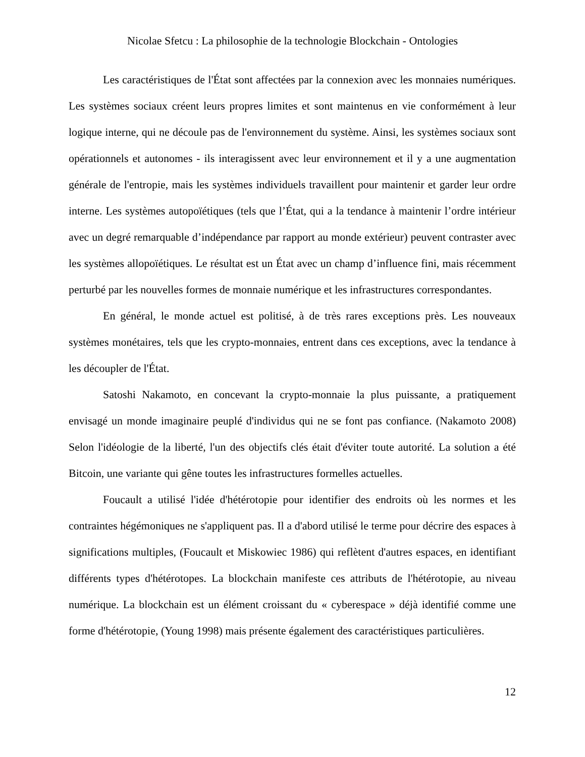Nicolae Sfetcu : La philosophie de la technologie Blockchain - Ontologies
Les caractéristiques de l'État sont affectées par la connexion avec les monnaies numériques. Les systèmes sociaux créent leurs propres limites et sont maintenus en vie conformément à leur logique interne, qui ne découle pas de l'environnement du système. Ainsi, les systèmes sociaux sont opérationnels et autonomes - ils interagissent avec leur environnement et il y a une augmentation générale de l'entropie, mais les systèmes individuels travaillent pour maintenir et garder leur ordre interne. Les systèmes autopoïétiques (tels que l’État, qui a la tendance à maintenir l’ordre intérieur avec un degré remarquable d’indépendance par rapport au monde extérieur) peuvent contraster avec les systèmes allopoïétiques. Le résultat est un État avec un champ d’influence fini, mais récemment perturbé par les nouvelles formes de monnaie numérique et les infrastructures correspondantes.
En général, le monde actuel est politisé, à de très rares exceptions près. Les nouveaux systèmes monétaires, tels que les crypto-monnaies, entrent dans ces exceptions, avec la tendance à les découpler de l'État.
Satoshi Nakamoto, en concevant la crypto-monnaie la plus puissante, a pratiquement envisagé un monde imaginaire peuplé d'individus qui ne se font pas confiance. (Nakamoto 2008) Selon l'idéologie de la liberté, l'un des objectifs clés était d'éviter toute autorité. La solution a été Bitcoin, une variante qui gêne toutes les infrastructures formelles actuelles.
Foucault a utilisé l'idée d'hétérotopie pour identifier des endroits où les normes et les contraintes hégémoniques ne s'appliquent pas. Il a d'abord utilisé le terme pour décrire des espaces à significations multiples, (Foucault et Miskowiec 1986) qui reflètent d'autres espaces, en identifiant différents types d'hétérotopes. La blockchain manifeste ces attributs de l'hétérotopie, au niveau numérique. La blockchain est un élément croissant du « cyberespace » déjà identifié comme une forme d'hétérotopie, (Young 1998) mais présente également des caractéristiques particulières.
12